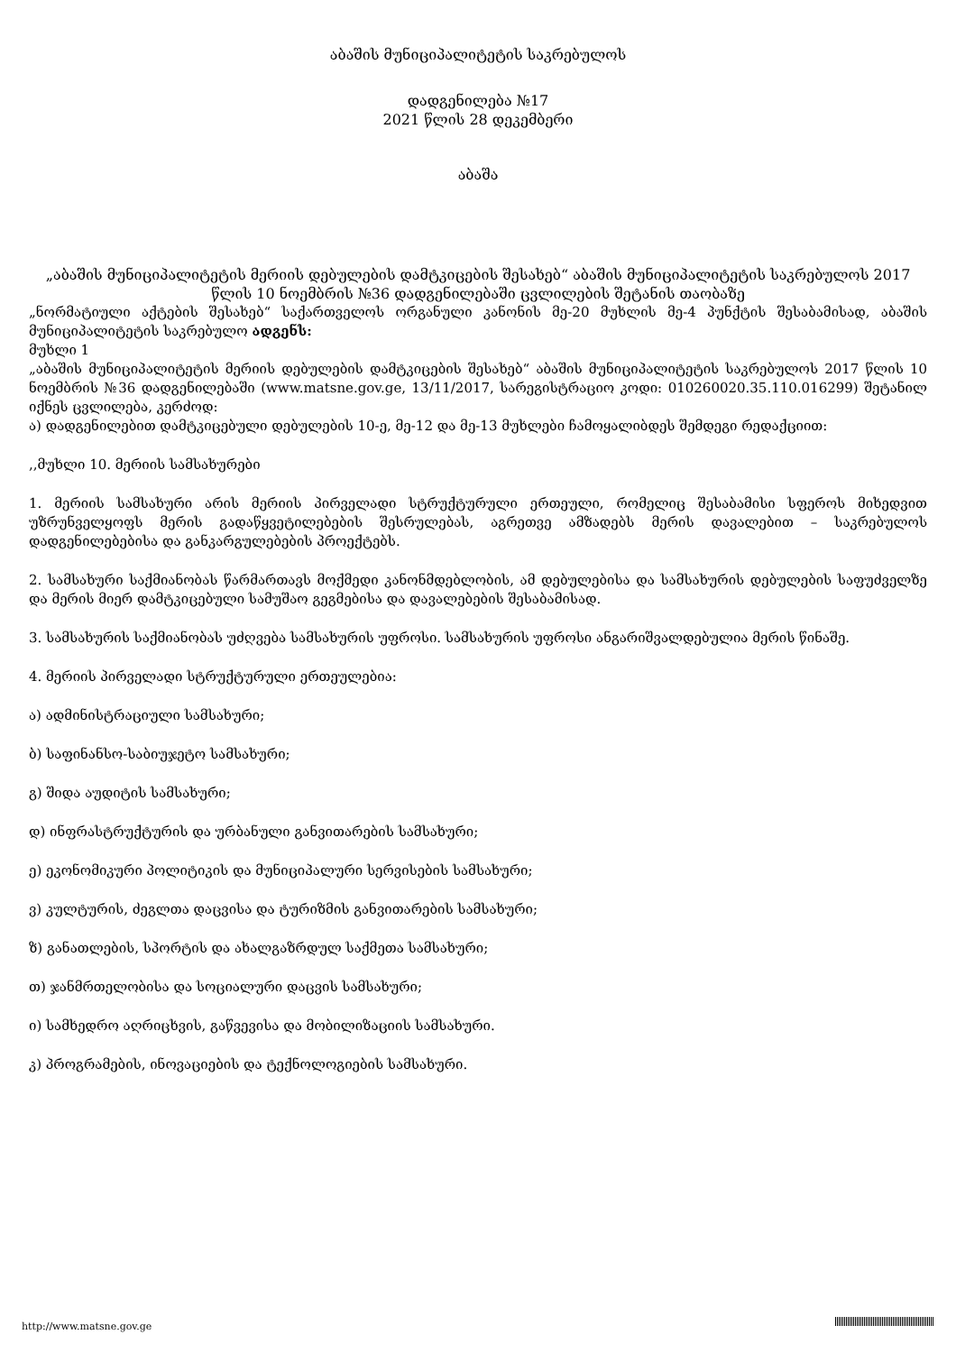აბაშის მუნიციპალიტეტის საკრებულოს
დადგენილება №17
2021 წლის 28 დეკემბერი
აბაშა
„აბაშის მუნიციპალიტეტის მერიის დებულების დამტკიცების შესახებ“ აბაშის მუნიციპალიტეტის საკრებულოს 2017 წლის 10 ნოემბრის №36 დადგენილებაში ცვლილების შეტანის თაობაზე
„ნორმატიული აქტების შესახებ“ საქართველოს ორგანული კანონის მე-20 მუხლის მე-4 პუნქტის შესაბამისად, აბაშის მუნიციპალიტეტის საკრებულო ადგენს:
მუხლი 1
„აბაშის მუნიციპალიტეტის მერიის დებულების დამტკიცების შესახებ“ აბაშის მუნიციპალიტეტის საკრებულოს 2017 წლის 10 ნოემბრის №36 დადგენილებაში (www.matsne.gov.ge, 13/11/2017, სარეგისტრაციო კოდი: 010260020.35.110.016299) შეტანილ იქნეს ცვლილება, კერძოდ:
ა) დადგენილებით დამტკიცებული დებულების 10-ე, მე-12 და მე-13 მუხლები ჩამოყალიბდეს შემდეგი რედაქციით:
,,მუხლი 10. მერიის სამსახურები
1. მერიის სამსახური არის მერიის პირველადი სტრუქტურული ერთეული, რომელიც შესაბამისი სფეროს მიხედვით უზრუნველყოფს მერის გადაწყვეტილებების შესრულებას, აგრეთვე ამზადებს მერის დავალებით – საკრებულოს დადგენილებებისა და განკარგულებების პროექტებს.
2. სამსახური საქმიანობას წარმართავს მოქმედი კანონმდებლობის, ამ დებულებისა და სამსახურის დებულების საფუძველზე და მერის მიერ დამტკიცებული სამუშაო გეგმებისა და დავალებების შესაბამისად.
3. სამსახურის საქმიანობას უძღვება სამსახურის უფროსი. სამსახურის უფროსი ანგარიშვალდებულია მერის წინაშე.
4. მერიის პირველადი სტრუქტურული ერთეულებია:
ა) ადმინისტრაციული სამსახური;
ბ) საფინანსო-საბიუჯეტო სამსახური;
გ) შიდა აუდიტის სამსახური;
დ) ინფრასტრუქტურის და ურბანული განვითარების სამსახური;
ე) ეკონომიკური პოლიტიკის და მუნიციპალური სერვისების სამსახური;
ვ) კულტურის, ძეგლთა დაცვისა და ტურიზმის განვითარების სამსახური;
ზ) განათლების, სპორტის და ახალგაზრდულ საქმეთა სამსახური;
თ) ჯანმრთელობისა და სოციალური დაცვის სამსახური;
ი) სამხედრო აღრიცხვის, გაწვევისა და მობილიზაციის სამსახური.
კ) პროგრამების, ინოვაციების და ტექნოლოგიების სამსახური.
http://www.matsne.gov.ge